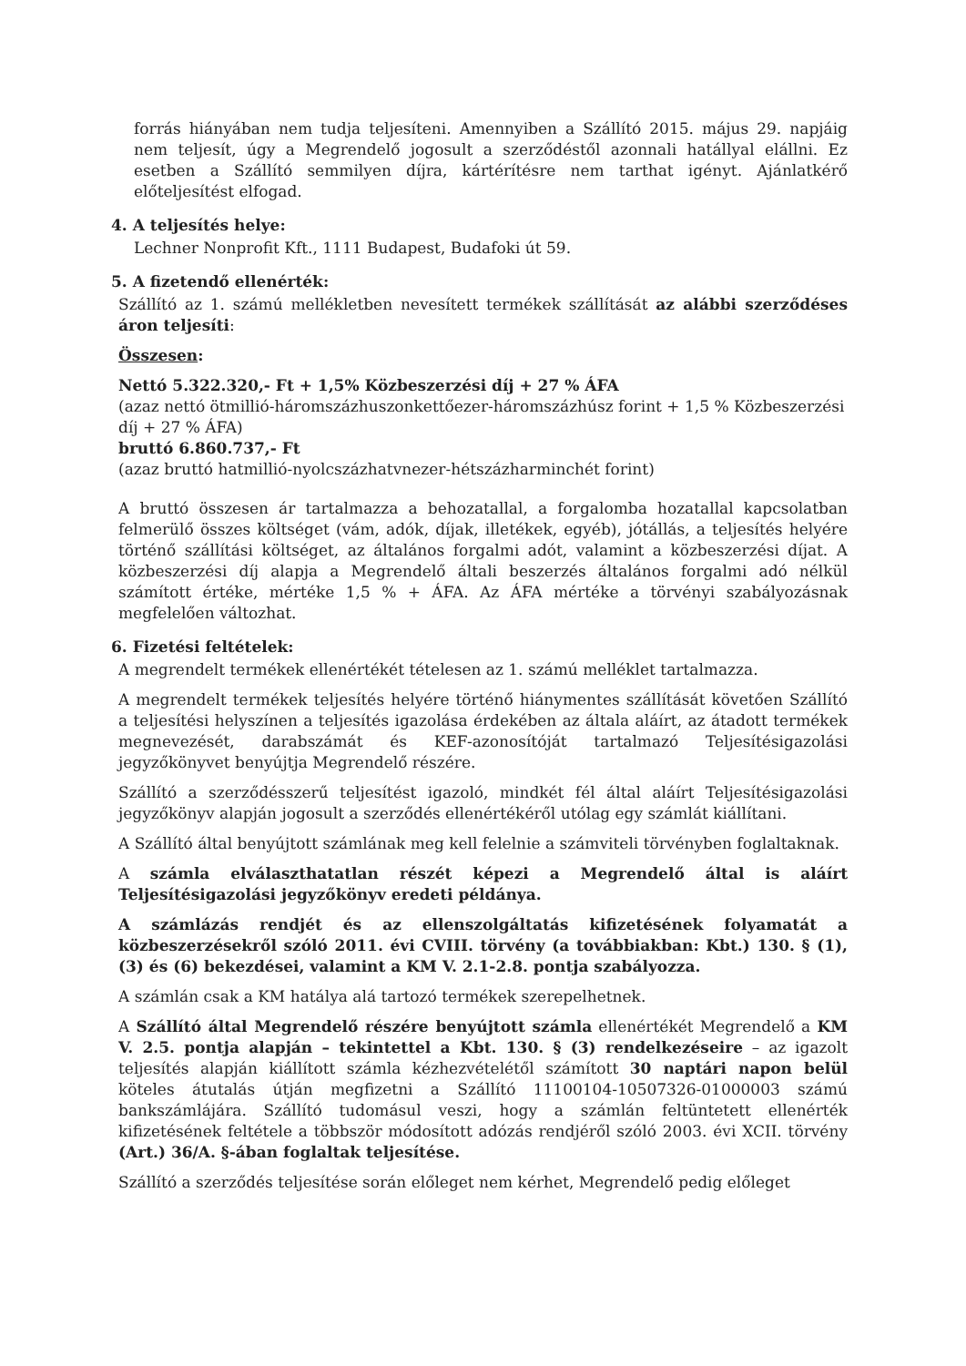forrás hiányában nem tudja teljesíteni. Amennyiben a Szállító 2015. május 29. napjáig nem teljesít, úgy a Megrendelő jogosult a szerződéstől azonnali hatállyal elállni. Ez esetben a Szállító semmilyen díjra, kártérítésre nem tarthat igényt. Ajánlatkérő előteljesítést elfogad.
4. A teljesítés helye:
Lechner Nonprofit Kft., 1111 Budapest, Budafoki út 59.
5. A fizetendő ellenérték:
Szállító az 1. számú mellékletben nevesített termékek szállítását az alábbi szerződéses áron teljesíti:
Összesen:
Nettó 5.322.320,- Ft + 1,5% Közbeszerzési díj + 27 % ÁFA
(azaz nettó ötmillió-háromszázhuszonkettőezer-háromszázhúsz forint + 1,5 % Közbeszerzési díj + 27 % ÁFA)
bruttó 6.860.737,- Ft
(azaz bruttó hatmillió-nyolcszázhatvnezer-hétszázharminchét forint)
A bruttó összesen ár tartalmazza a behozatallal, a forgalomba hozatallal kapcsolatban felmerülő összes költséget (vám, adók, díjak, illetékek, egyéb), jótállás, a teljesítés helyére történő szállítási költséget, az általános forgalmi adót, valamint a közbeszerzési díjat. A közbeszerzési díj alapja a Megrendelő általi beszerzés általános forgalmi adó nélkül számított értéke, mértéke 1,5 % + ÁFA. Az ÁFA mértéke a törvényi szabályozásnak megfelelően változhat.
6. Fizetési feltételek:
A megrendelt termékek ellenértékét tételesen az 1. számú melléklet tartalmazza.
A megrendelt termékek teljesítés helyére történő hiánymentes szállítását követően Szállító a teljesítési helyszínen a teljesítés igazolása érdekében az általa aláírt, az átadott termékek megnevezését, darabszámát és KEF-azonosítóját tartalmazó Teljesítésigazolási jegyzőkönyvet benyújtja Megrendelő részére.
Szállító a szerződésszerű teljesítést igazoló, mindkét fél által aláírt Teljesítésigazolási jegyzőkönyv alapján jogosult a szerződés ellenértékéről utólag egy számlát kiállítani.
A Szállító által benyújtott számlának meg kell felelnie a számviteli törvényben foglaltaknak.
A számla elválaszthatatlan részét képezi a Megrendelő által is aláírt Teljesítésigazolási jegyzőkönyv eredeti példánya.
A számlázás rendjét és az ellenszolgáltatás kifizetésének folyamatát a közbeszerzésekről szóló 2011. évi CVIII. törvény (a továbbiakban: Kbt.) 130. § (1), (3) és (6) bekezdései, valamint a KM V. 2.1-2.8. pontja szabályozza.
A számlán csak a KM hatálya alá tartozó termékek szerepelhetnek.
A Szállító által Megrendelő részére benyújtott számla ellenértékét Megrendelő a KM V. 2.5. pontja alapján – tekintettel a Kbt. 130. § (3) rendelkezéseire – az igazolt teljesítés alapján kiállított számla kézhezvételétől számított 30 naptári napon belül köteles átutalás útján megfizetni a Szállító 11100104-10507326-01000003 számú bankszámlájára. Szállító tudomásul veszi, hogy a számlán feltüntetett ellenérték kifizetésének feltétele a többször módosított adózás rendjéről szóló 2003. évi XCII. törvény (Art.) 36/A. §-ában foglaltak teljesítése.
Szállító a szerződés teljesítése során előleget nem kérhet, Megrendelő pedig előleget